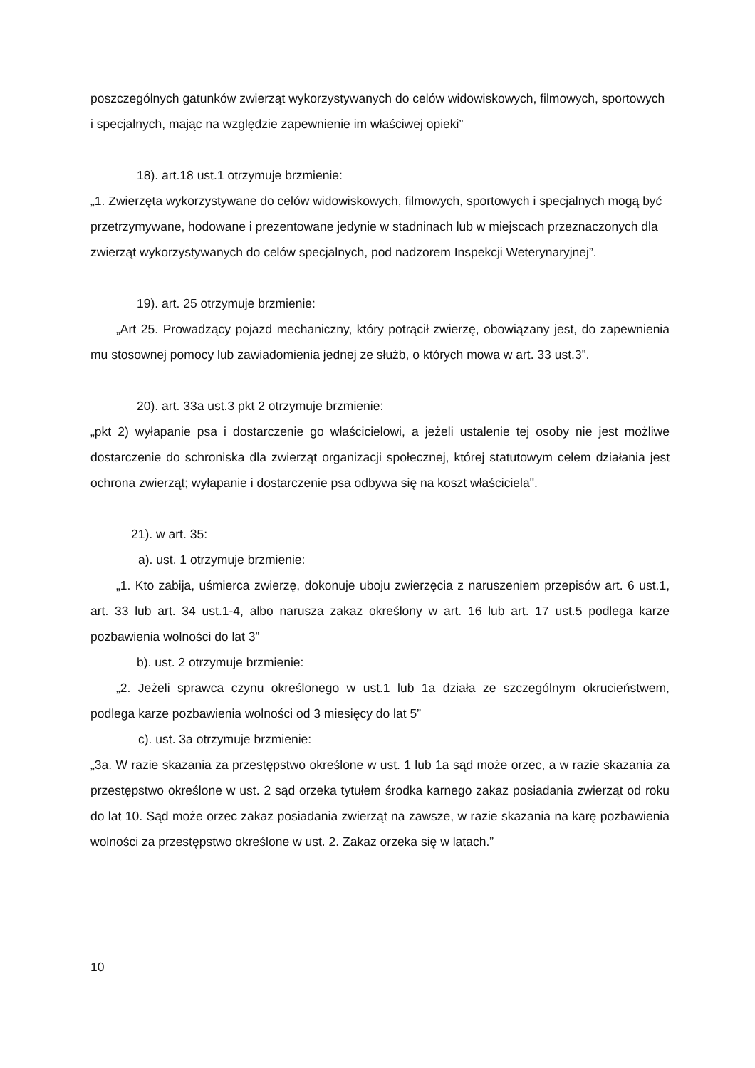poszczególnych gatunków zwierząt wykorzystywanych do celów widowiskowych, filmowych, sportowych i specjalnych, mając na względzie zapewnienie im właściwej opieki”
18). art.18 ust.1 otrzymuje brzmienie:
„1. Zwierzęta wykorzystywane do celów widowiskowych, filmowych, sportowych i specjalnych mogą być przetrzymywane, hodowane i prezentowane jedynie w stadninach lub w miejscach przeznaczonych dla zwierząt wykorzystywanych do celów specjalnych, pod nadzorem Inspekcji Weterynaryjnej”.
19). art. 25 otrzymuje brzmienie:
„Art 25. Prowadzący pojazd mechaniczny, który potrącił zwierzę, obowiązany jest, do zapewnienia mu stosownej pomocy lub zawiadomienia jednej ze służb, o których mowa w art. 33 ust.3”.
20). art. 33a ust.3 pkt 2 otrzymuje brzmienie:
„pkt 2) wyłapanie psa i dostarczenie go właścicielowi, a jeżeli ustalenie tej osoby nie jest możliwe dostarczenie do schroniska dla zwierząt organizacji społecznej, której statutowym celem działania jest ochrona zwierząt; wyłapanie i dostarczenie psa odbywa się na koszt właściciela".
21). w art. 35:
a). ust. 1 otrzymuje brzmienie:
„1. Kto zabija, uśmierca zwierzę, dokonuje uboju zwierzęcia z naruszeniem przepisów art. 6 ust.1, art. 33 lub art. 34 ust.1-4, albo narusza zakaz określony w art. 16 lub art. 17 ust.5 podlega karze pozbawienia wolności do lat 3”
b). ust. 2 otrzymuje brzmienie:
„2. Jeżeli sprawca czynu określonego w ust.1 lub 1a działa ze szczególnym okrucieństwem, podlega karze pozbawienia wolności od 3 miesięcy do lat 5”
c). ust. 3a otrzymuje brzmienie:
„3a. W razie skazania za przestępstwo określone w ust. 1 lub 1a sąd może orzec, a w razie skazania za przestępstwo określone w ust. 2 sąd orzeka tytułem środka karnego zakaz posiadania zwierząt od roku do lat 10. Sąd może orzec zakaz posiadania zwierząt na zawsze, w razie skazania na karę pozbawienia wolności za przestępstwo określone w ust. 2. Zakaz orzeka się w latach.”
10